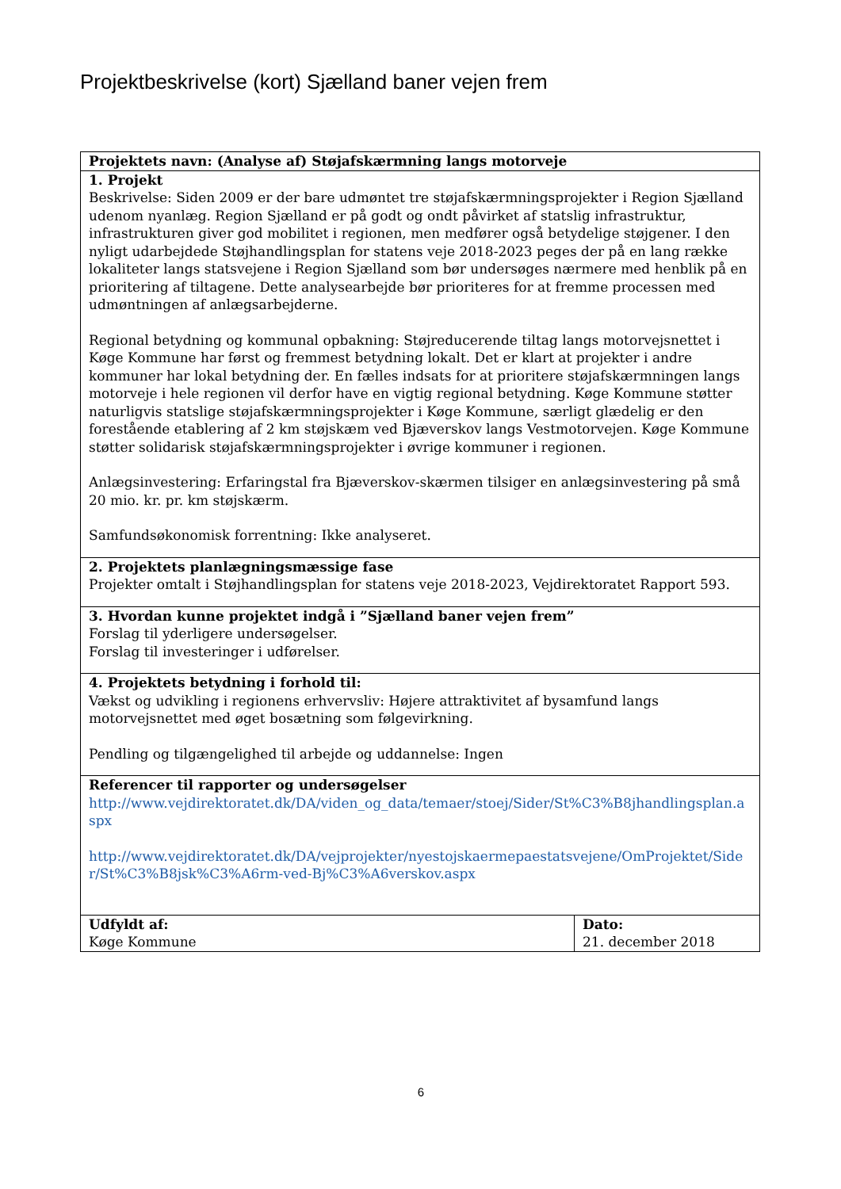Projektbeskrivelse (kort) Sjælland baner vejen frem
| Projektets navn: (Analyse af) Støjafskærmning langs motorveje | |
| 1. Projekt Beskrivelse: Siden 2009 er der bare udmøntet tre støjafskærmningsprojekter i Region Sjælland udenom nyanlæg. Region Sjælland er på godt og ondt påvirket af statslig infrastruktur, infrastrukturen giver god mobilitet i regionen, men medfører også betydelige støjgener. I den nyligt udarbejdede Støjhandlingsplan for statens veje 2018-2023 peges der på en lang række lokaliteter langs statsvejene i Region Sjælland som bør undersøges nærmere med henblik på en prioritering af tiltagene. Dette analysearbejde bør prioriteres for at fremme processen med udmøntningen af anlægsarbejderne. Regional betydning og kommunal opbakning: Støjreducerende tiltag langs motorvejsnettet i Køge Kommune har først og fremmest betydning lokalt. Det er klart at projekter i andre kommuner har lokal betydning der. En fælles indsats for at prioritere støjafskærmningen langs motorveje i hele regionen vil derfor have en vigtig regional betydning. Køge Kommune støtter naturligvis statslige støjafskærmningsprojekter i Køge Kommune, særligt glædelig er den forestående etablering af 2 km støjskæm ved Bjæverskov langs Vestmotorvejen. Køge Kommune støtter solidarisk støjafskærmningsprojekter i øvrige kommuner i regionen. Anlægsinvestering: Erfaringstal fra Bjæverskov-skærmen tilsiger en anlægsinvestering på små 20 mio. kr. pr. km støjskærm. Samfundsøkonomisk forrentning: Ikke analyseret. | |
| 2. Projektets planlægningsmæssige fase Projekter omtalt i Støjhandlingsplan for statens veje 2018-2023, Vejdirektoratet Rapport 593. | |
| 3. Hvordan kunne projektet indgå i ”Sjælland baner vejen frem” Forslag til yderligere undersøgelser. Forslag til investeringer i udførelser. | |
| 4. Projektets betydning i forhold til: Vækst og udvikling i regionens erhvervsliv: Højere attraktivitet af bysamfund langs motorvejsnettet med øget bosætning som følgevirkning. Pendling og tilgængelighed til arbejde og uddannelse: Ingen | |
| Referencer til rapporter og undersøgelser http://www.vejdirektoratet.dk/DA/viden_og_data/temaer/stoej/Sider/St%C3%B8jhandlingsplan.aspx http://www.vejdirektoratet.dk/DA/vejprojekter/nyestojskaermepaestatsvejene/OmProjektet/Sider/St%C3%B8jsk%C3%A6rm-ved-Bj%C3%A6verskov.aspx | |
| Udfyldt af: Køge Kommune | Dato: 21. december 2018 |
6